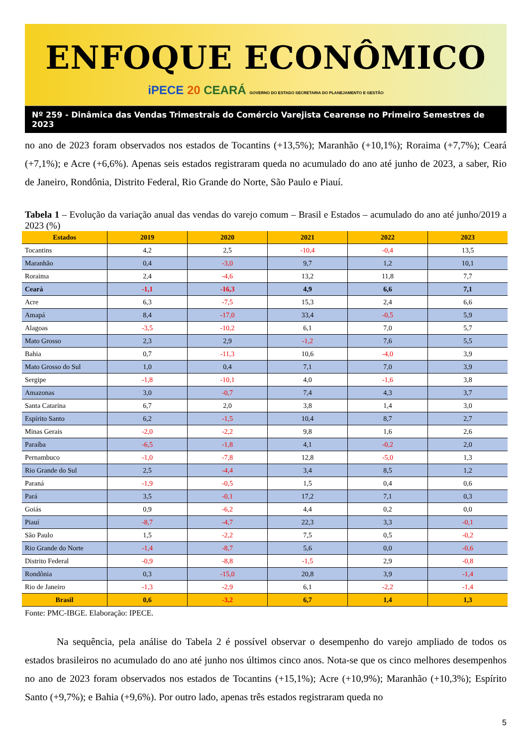ENFOQUE ECONÔMICO
iPECE 20 CEARÁ GOVERNO DO ESTADO SECRETARIA DO PLANEJAMENTO E GESTÃO
Nº 259 - Dinâmica das Vendas Trimestrais do Comércio Varejista Cearense no Primeiro Semestres de 2023
no ano de 2023 foram observados nos estados de Tocantins (+13,5%); Maranhão (+10,1%); Roraima (+7,7%); Ceará (+7,1%); e Acre (+6,6%). Apenas seis estados registraram queda no acumulado do ano até junho de 2023, a saber, Rio de Janeiro, Rondônia, Distrito Federal, Rio Grande do Norte, São Paulo e Piauí.
Tabela 1 – Evolução da variação anual das vendas do varejo comum – Brasil e Estados – acumulado do ano até junho/2019 a 2023 (%)
| Estados | 2019 | 2020 | 2021 | 2022 | 2023 |
| --- | --- | --- | --- | --- | --- |
| Tocantins | 4,2 | 2,5 | -10,4 | -0,4 | 13,5 |
| Maranhão | 0,4 | -3,0 | 9,7 | 1,2 | 10,1 |
| Roraima | 2,4 | -4,6 | 13,2 | 11,8 | 7,7 |
| Ceará | -1,1 | -16,3 | 4,9 | 6,6 | 7,1 |
| Acre | 6,3 | -7,5 | 15,3 | 2,4 | 6,6 |
| Amapá | 8,4 | -17,0 | 33,4 | -0,5 | 5,9 |
| Alagoas | -3,5 | -10,2 | 6,1 | 7,0 | 5,7 |
| Mato Grosso | 2,3 | 2,9 | -1,2 | 7,6 | 5,5 |
| Bahia | 0,7 | -11,3 | 10,6 | -4,0 | 3,9 |
| Mato Grosso do Sul | 1,0 | 0,4 | 7,1 | 7,0 | 3,9 |
| Sergipe | -1,8 | -10,1 | 4,0 | -1,6 | 3,8 |
| Amazonas | 3,0 | -0,7 | 7,4 | 4,3 | 3,7 |
| Santa Catarina | 6,7 | 2,0 | 3,8 | 1,4 | 3,0 |
| Espírito Santo | 6,2 | -1,5 | 10,4 | 8,7 | 2,7 |
| Minas Gerais | -2,0 | -2,2 | 9,8 | 1,6 | 2,6 |
| Paraíba | -6,5 | -1,8 | 4,1 | -0,2 | 2,0 |
| Pernambuco | -1,0 | -7,8 | 12,8 | -5,0 | 1,3 |
| Rio Grande do Sul | 2,5 | -4,4 | 3,4 | 8,5 | 1,2 |
| Paraná | -1,9 | -0,5 | 1,5 | 0,4 | 0,6 |
| Pará | 3,5 | -0,1 | 17,2 | 7,1 | 0,3 |
| Goiás | 0,9 | -6,2 | 4,4 | 0,2 | 0,0 |
| Piauí | -8,7 | -4,7 | 22,3 | 3,3 | -0,1 |
| São Paulo | 1,5 | -2,2 | 7,5 | 0,5 | -0,2 |
| Rio Grande do Norte | -1,4 | -8,7 | 5,6 | 0,0 | -0,6 |
| Distrito Federal | -0,9 | -8,8 | -1,5 | 2,9 | -0,8 |
| Rondônia | 0,3 | -15,0 | 20,8 | 3,9 | -1,4 |
| Rio de Janeiro | -1,3 | -2,9 | 6,1 | -2,2 | -1,4 |
| Brasil | 0,6 | -3,2 | 6,7 | 1,4 | 1,3 |
Fonte: PMC-IBGE. Elaboração: IPECE.
Na sequência, pela análise do Tabela 2 é possível observar o desempenho do varejo ampliado de todos os estados brasileiros no acumulado do ano até junho nos últimos cinco anos. Nota-se que os cinco melhores desempenhos no ano de 2023 foram observados nos estados de Tocantins (+15,1%); Acre (+10,9%); Maranhão (+10,3%); Espírito Santo (+9,7%); e Bahia (+9,6%). Por outro lado, apenas três estados registraram queda no
5